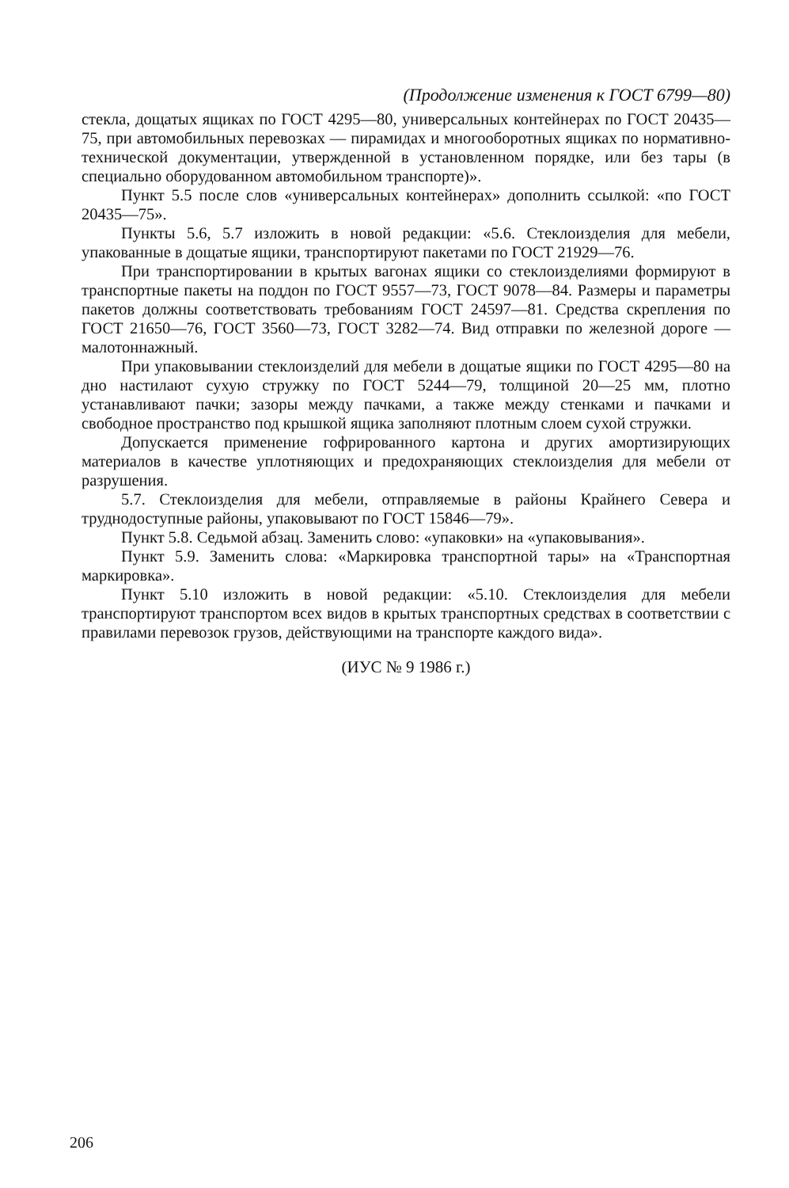(Продолжение изменения к ГОСТ 6799—80)
стекла, дощатых ящиках по ГОСТ 4295—80, универсальных контейнерах по ГОСТ 20435—75, при автомобильных перевозках — пирамидах и многооборотных ящиках по нормативно-технической документации, утвержденной в установленном порядке, или без тары (в специально оборудованном автомобильном транспорте)».
Пункт 5.5 после слов «универсальных контейнерах» дополнить ссылкой: «по ГОСТ 20435—75».
Пункты 5.6, 5.7 изложить в новой редакции: «5.6. Стеклоизделия для мебели, упакованные в дощатые ящики, транспортируют пакетами по ГОСТ 21929—76.
При транспортировании в крытых вагонах ящики со стеклоизделиями формируют в транспортные пакеты на поддон по ГОСТ 9557—73, ГОСТ 9078—84. Размеры и параметры пакетов должны соответствовать требованиям ГОСТ 24597—81. Средства скрепления по ГОСТ 21650—76, ГОСТ 3560—73, ГОСТ 3282—74. Вид отправки по железной дороге — малотоннажный.
При упаковывании стеклоизделий для мебели в дощатые ящики по ГОСТ 4295—80 на дно настилают сухую стружку по ГОСТ 5244—79, толщиной 20—25 мм, плотно устанавливают пачки; зазоры между пачками, а также между стенками и пачками и свободное пространство под крышкой ящика заполняют плотным слоем сухой стружки.
Допускается применение гофрированного картона и других амортизирующих материалов в качестве уплотняющих и предохраняющих стеклоизделия для мебели от разрушения.
5.7. Стеклоизделия для мебели, отправляемые в районы Крайнего Севера и труднодоступные районы, упаковывают по ГОСТ 15846—79».
Пункт 5.8. Седьмой абзац. Заменить слово: «упаковки» на «упаковывания».
Пункт 5.9. Заменить слова: «Маркировка транспортной тары» на «Транспортная маркировка».
Пункт 5.10 изложить в новой редакции: «5.10. Стеклоизделия для мебели транспортируют транспортом всех видов в крытых транспортных средствах в соответствии с правилами перевозок грузов, действующими на транспорте каждого вида».
(ИУС № 9 1986 г.)
206